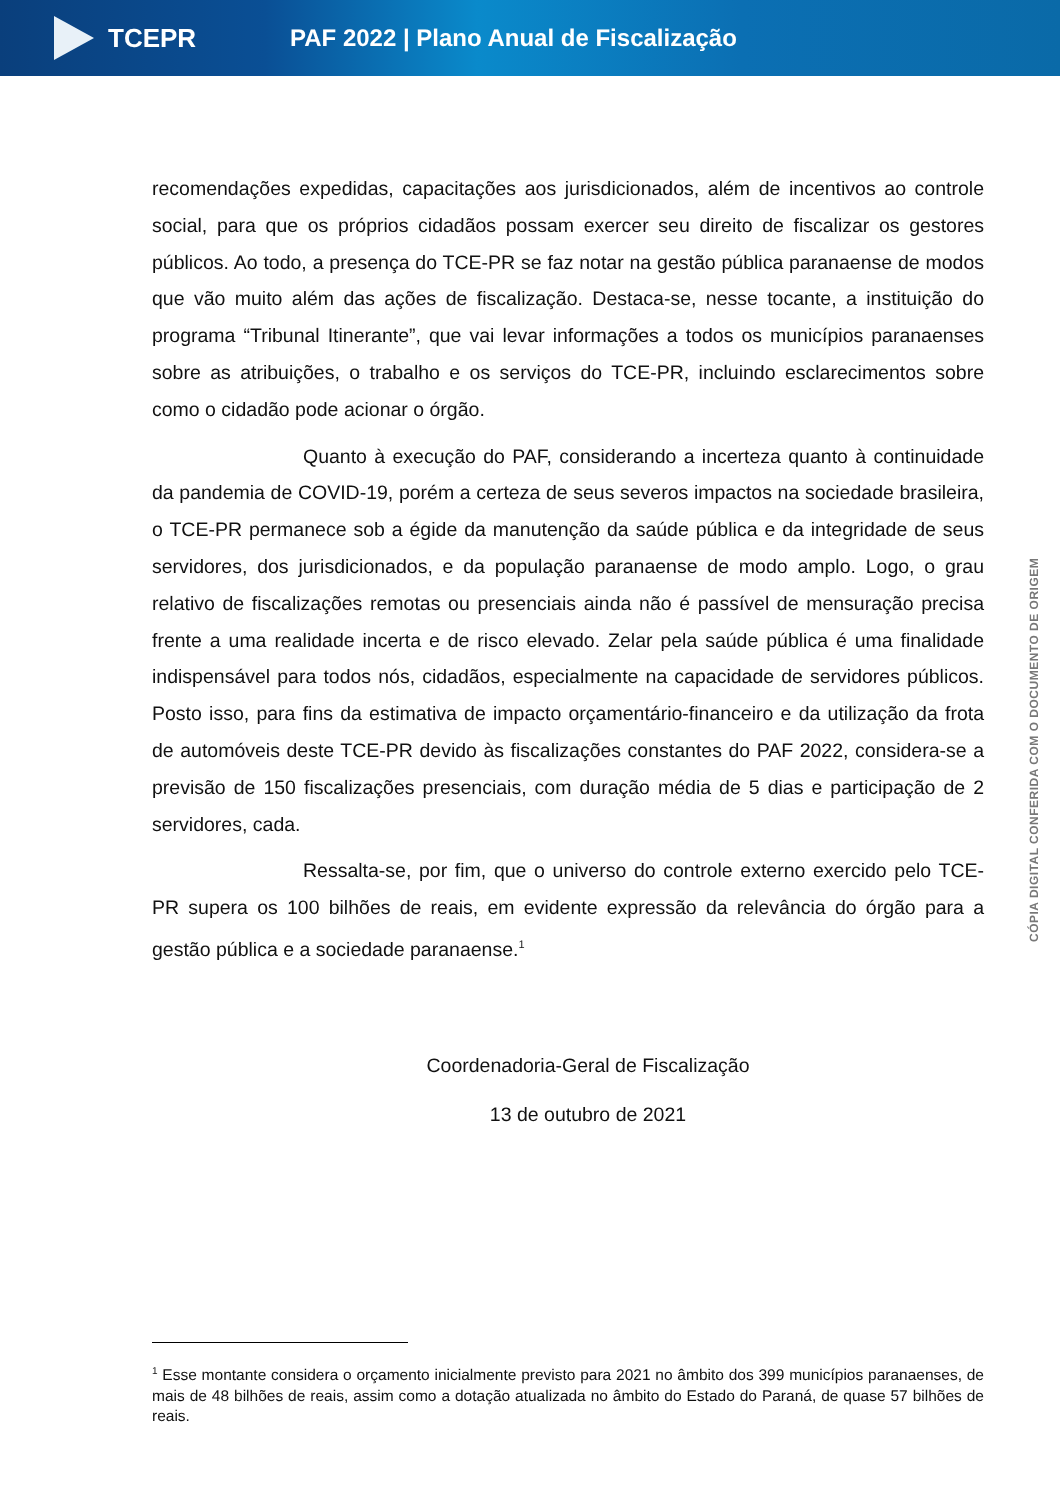TCEPR
PAF 2022 | Plano Anual de Fiscalização
recomendações expedidas, capacitações aos jurisdicionados, além de incentivos ao controle social, para que os próprios cidadãos possam exercer seu direito de fiscalizar os gestores públicos. Ao todo, a presença do TCE-PR se faz notar na gestão pública paranaense de modos que vão muito além das ações de fiscalização. Destaca-se, nesse tocante, a instituição do programa “Tribunal Itinerante”, que vai levar informações a todos os municípios paranaenses sobre as atribuições, o trabalho e os serviços do TCE-PR, incluindo esclarecimentos sobre como o cidadão pode acionar o órgão.
Quanto à execução do PAF, considerando a incerteza quanto à continuidade da pandemia de COVID-19, porém a certeza de seus severos impactos na sociedade brasileira, o TCE-PR permanece sob a égide da manutenção da saúde pública e da integridade de seus servidores, dos jurisdicionados, e da população paranaense de modo amplo. Logo, o grau relativo de fiscalizações remotas ou presenciais ainda não é passível de mensuração precisa frente a uma realidade incerta e de risco elevado. Zelar pela saúde pública é uma finalidade indispensável para todos nós, cidadãos, especialmente na capacidade de servidores públicos. Posto isso, para fins da estimativa de impacto orçamentário-financeiro e da utilização da frota de automóveis deste TCE-PR devido às fiscalizações constantes do PAF 2022, considera-se a previsão de 150 fiscalizações presenciais, com duração média de 5 dias e participação de 2 servidores, cada.
Ressalta-se, por fim, que o universo do controle externo exercido pelo TCE-PR supera os 100 bilhões de reais, em evidente expressão da relevância do órgão para a gestão pública e a sociedade paranaense.<sup>1</sup>
Coordenadoria-Geral de Fiscalização
13 de outubro de 2021
<sup>1</sup> Esse montante considera o orçamento inicialmente previsto para 2021 no âmbito dos 399 municípios paranaenses, de mais de 48 bilhões de reais, assim como a dotação atualizada no âmbito do Estado do Paraná, de quase 57 bilhões de reais.
CÓPIA DIGITAL CONFERIDA COM O DOCUMENTO DE ORIGEM